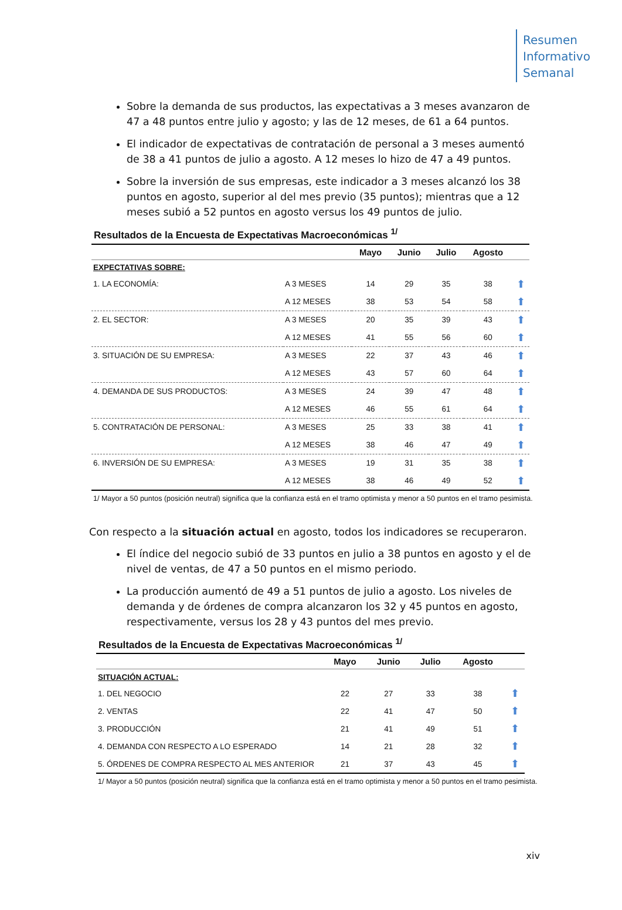Resumen
Informativo
Semanal
Sobre la demanda de sus productos, las expectativas a 3 meses avanzaron de 47 a 48 puntos entre julio y agosto; y las de 12 meses, de 61 a 64 puntos.
El indicador de expectativas de contratación de personal a 3 meses aumentó de 38 a 41 puntos de julio a agosto. A 12 meses lo hizo de 47 a 49 puntos.
Sobre la inversión de sus empresas, este indicador a 3 meses alcanzó los 38 puntos en agosto, superior al del mes previo (35 puntos); mientras que a 12 meses subió a 52 puntos en agosto versus los 49 puntos de julio.
Resultados de la Encuesta de Expectativas Macroeconómicas <sup>1/</sup>
| | | Mayo | Junio | Julio | Agosto | |
| --- | --- | --- | --- | --- | --- | --- |
| EXPECTATIVAS SOBRE: | | | | | | |
| 1. LA ECONOMÍA: | A 3 MESES | 14 | 29 | 35 | 38 | ⬆ |
| | A 12 MESES | 38 | 53 | 54 | 58 | ⬆ |
| 2. EL SECTOR: | A 3 MESES | 20 | 35 | 39 | 43 | ⬆ |
| | A 12 MESES | 41 | 55 | 56 | 60 | ⬆ |
| 3. SITUACIÓN DE SU EMPRESA: | A 3 MESES | 22 | 37 | 43 | 46 | ⬆ |
| | A 12 MESES | 43 | 57 | 60 | 64 | ⬆ |
| 4. DEMANDA DE SUS PRODUCTOS: | A 3 MESES | 24 | 39 | 47 | 48 | ⬆ |
| | A 12 MESES | 46 | 55 | 61 | 64 | ⬆ |
| 5. CONTRATACIÓN DE PERSONAL: | A 3 MESES | 25 | 33 | 38 | 41 | ⬆ |
| | A 12 MESES | 38 | 46 | 47 | 49 | ⬆ |
| 6. INVERSIÓN DE SU EMPRESA: | A 3 MESES | 19 | 31 | 35 | 38 | ⬆ |
| | A 12 MESES | 38 | 46 | 49 | 52 | ⬆ |
1/ Mayor a 50 puntos (posición neutral) significa que la confianza está en el tramo optimista y menor a 50 puntos en el tramo pesimista.
Con respecto a la situación actual en agosto, todos los indicadores se recuperaron.
El índice del negocio subió de 33 puntos en julio a 38 puntos en agosto y el de nivel de ventas, de 47 a 50 puntos en el mismo periodo.
La producción aumentó de 49 a 51 puntos de julio a agosto. Los niveles de demanda y de órdenes de compra alcanzaron los 32 y 45 puntos en agosto, respectivamente, versus los 28 y 43 puntos del mes previo.
Resultados de la Encuesta de Expectativas Macroeconómicas <sup>1/</sup>
| | Mayo | Junio | Julio | Agosto | |
| --- | --- | --- | --- | --- | --- |
| SITUACIÓN ACTUAL: | | | | | |
| 1. DEL NEGOCIO | 22 | 27 | 33 | 38 | ⬆ |
| 2. VENTAS | 22 | 41 | 47 | 50 | ⬆ |
| 3. PRODUCCIÓN | 21 | 41 | 49 | 51 | ⬆ |
| 4. DEMANDA CON RESPECTO A LO ESPERADO | 14 | 21 | 28 | 32 | ⬆ |
| 5. ÓRDENES DE COMPRA RESPECTO AL MES ANTERIOR | 21 | 37 | 43 | 45 | ⬆ |
1/ Mayor a 50 puntos (posición neutral) significa que la confianza está en el tramo optimista y menor a 50 puntos en el tramo pesimista.
xiv